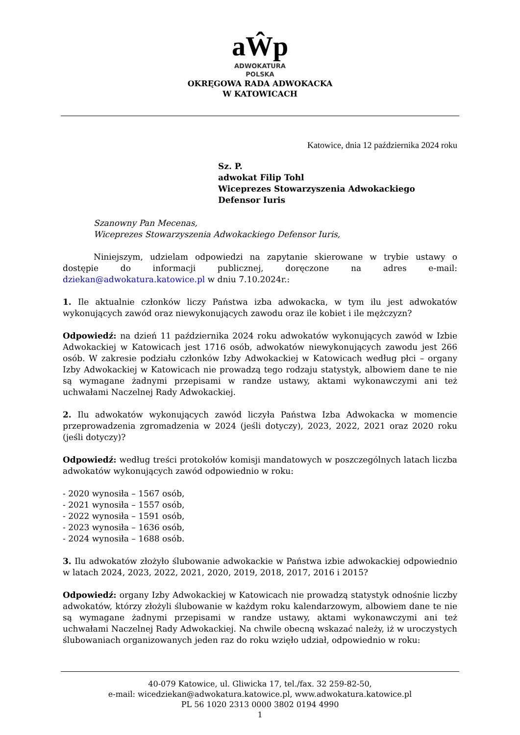aŴp
ADWOKATURA
POLSKA
OKRĘGOWA RADA ADWOKACKA
W KATOWICACH
Katowice, dnia 12 października 2024 roku
Sz. P.
adwokat Filip Tohl
Wiceprezes Stowarzyszenia Adwokackiego
Defensor Iuris
Szanowny Pan Mecenas,
Wiceprezes Stowarzyszenia Adwokackiego Defensor Iuris,
Niniejszym, udzielam odpowiedzi na zapytanie skierowane w trybie ustawy o dostępie do informacji publicznej, doręczone na adres e-mail: dziekan@adwokatura.katowice.pl w dniu 7.10.2024r.:
1. Ile aktualnie członków liczy Państwa izba adwokacka, w tym ilu jest adwokatów wykonujących zawód oraz niewykonujących zawodu oraz ile kobiet i ile mężczyzn?
Odpowiedź: na dzień 11 października 2024 roku adwokatów wykonujących zawód w Izbie Adwokackiej w Katowicach jest 1716 osób, adwokatów niewykonujących zawodu jest 266 osób. W zakresie podziału członków Izby Adwokackiej w Katowicach według płci – organy Izby Adwokackiej w Katowicach nie prowadzą tego rodzaju statystyk, albowiem dane te nie są wymagane żadnymi przepisami w randze ustawy, aktami wykonawczymi ani też uchwałami Naczelnej Rady Adwokackiej.
2. Ilu adwokatów wykonujących zawód liczyła Państwa Izba Adwokacka w momencie przeprowadzenia zgromadzenia w 2024 (jeśli dotyczy), 2023, 2022, 2021 oraz 2020 roku (jeśli dotyczy)?
Odpowiedź: według treści protokołów komisji mandatowych w poszczególnych latach liczba adwokatów wykonujących zawód odpowiednio w roku:
- 2020 wynosiła – 1567 osób,
- 2021 wynosiła – 1557 osób,
- 2022 wynosiła – 1591 osób,
- 2023 wynosiła – 1636 osób,
- 2024 wynosiła – 1688 osób.
3. Ilu adwokatów złożyło ślubowanie adwokackie w Państwa izbie adwokackiej odpowiednio w latach 2024, 2023, 2022, 2021, 2020, 2019, 2018, 2017, 2016 i 2015?
Odpowiedź: organy Izby Adwokackiej w Katowicach nie prowadzą statystyk odnośnie liczby adwokatów, którzy złożyli ślubowanie w każdym roku kalendarzowym, albowiem dane te nie są wymagane żadnymi przepisami w randze ustawy, aktami wykonawczymi ani też uchwałami Naczelnej Rady Adwokackiej. Na chwile obecną wskazać należy, iż w uroczystych ślubowaniach organizowanych jeden raz do roku wzięło udział, odpowiednio w roku:
40-079 Katowice, ul. Gliwicka 17, tel./fax. 32 259-82-50,
e-mail: wicedziekan@adwokatura.katowice.pl, www.adwokatura.katowice.pl
PL 56 1020 2313 0000 3802 0194 4990
1